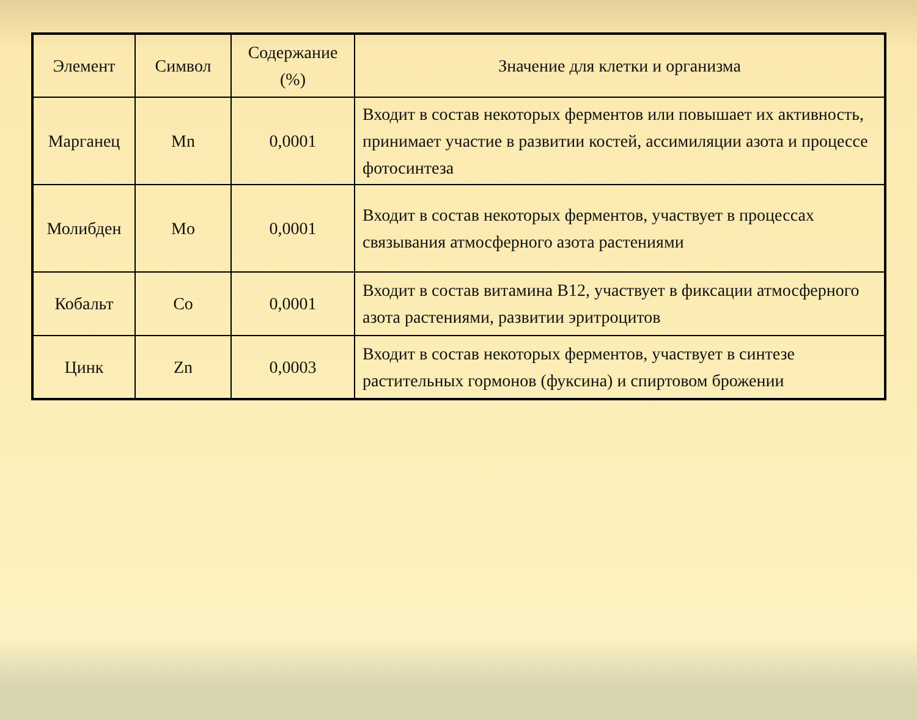| Элемент | Символ | Содержание (%) | Значение для клетки и организма |
| Марганец | Mn | 0,0001 | Входит в состав некоторых ферментов или повышает их активность, принимает участие в развитии костей, ассимиляции азота и процессе фотосинтеза |
| Молибден | Mo | 0,0001 | Входит в состав некоторых ферментов, участвует в процессах связывания атмосферного азота растениями |
| Кобальт | Co | 0,0001 | Входит в состав витамина В12, участвует в фиксации атмосферного азота растениями, развитии эритроцитов |
| Цинк | Zn | 0,0003 | Входит в состав некоторых ферментов, участвует в синтезе растительных гормонов (фуксина) и спиртовом брожении |